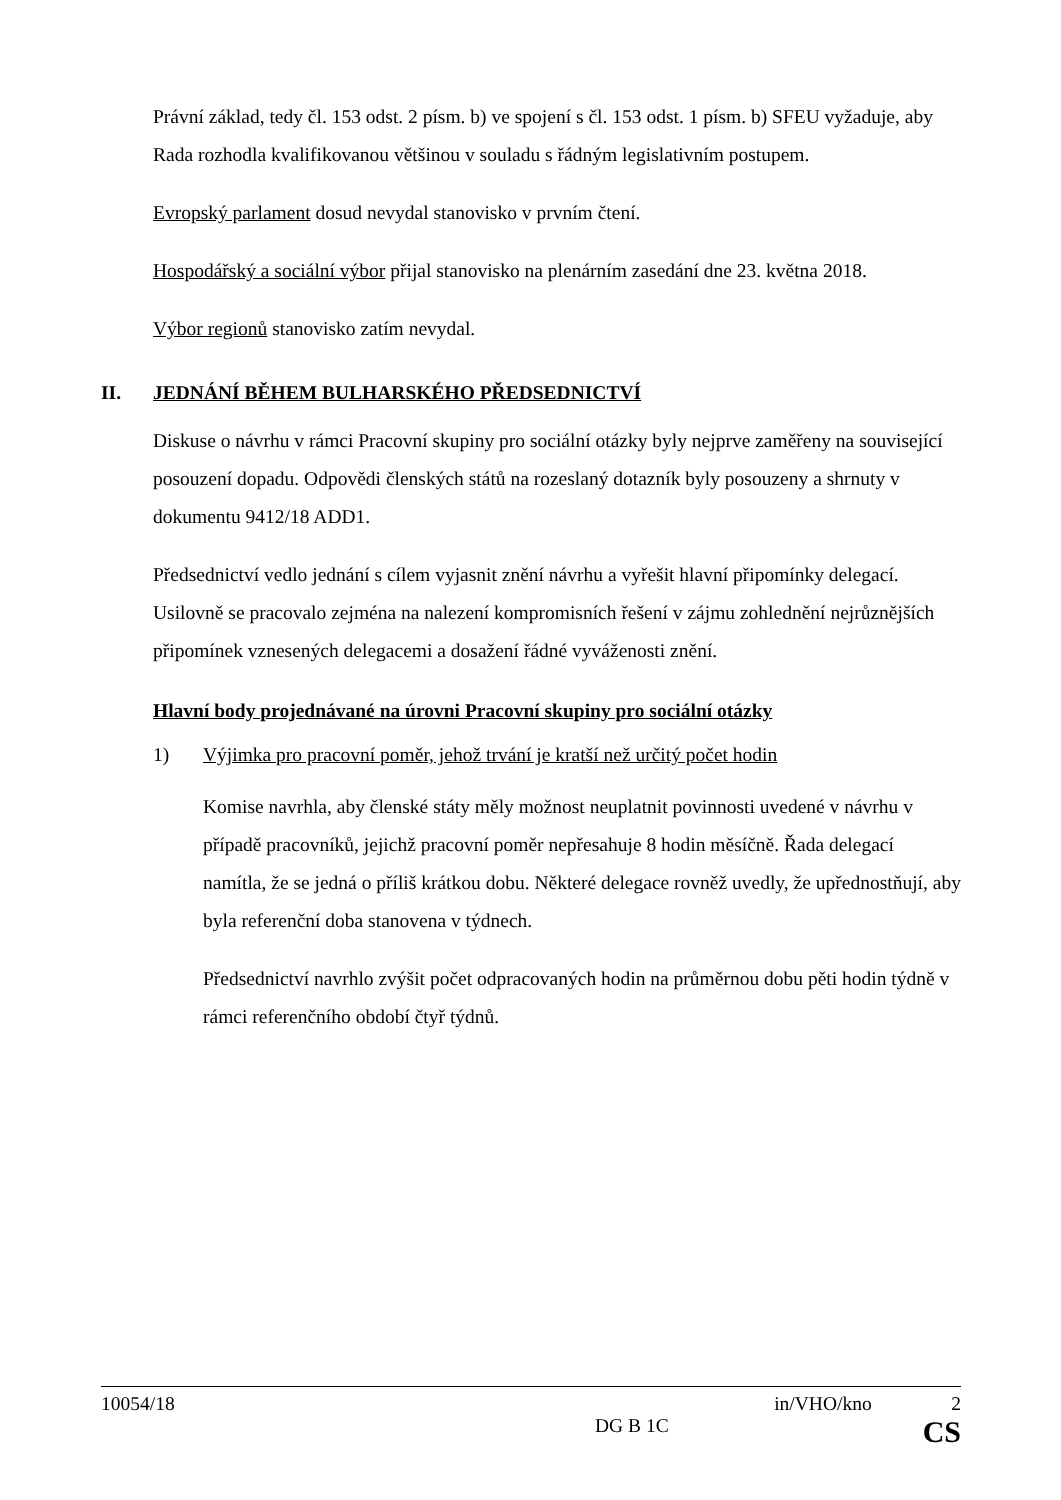Právní základ, tedy čl. 153 odst. 2 písm. b) ve spojení s čl. 153 odst. 1 písm. b) SFEU vyžaduje, aby Rada rozhodla kvalifikovanou většinou v souladu s řádným legislativním postupem.
Evropský parlament dosud nevydal stanovisko v prvním čtení.
Hospodářský a sociální výbor přijal stanovisko na plenárním zasedání dne 23. května 2018.
Výbor regionů stanovisko zatím nevydal.
II. JEDNÁNÍ BĚHEM BULHARSKÉHO PŘEDSEDNICTVÍ
Diskuse o návrhu v rámci Pracovní skupiny pro sociální otázky byly nejprve zaměřeny na související posouzení dopadu. Odpovědi členských států na rozeslaný dotazník byly posouzeny a shrnuty v dokumentu 9412/18 ADD1.
Předsednictví vedlo jednání s cílem vyjasnit znění návrhu a vyřešit hlavní připomínky delegací. Usilovně se pracovalo zejména na nalezení kompromisních řešení v zájmu zohlednění nejrůznějších připomínek vznesených delegacemi a dosažení řádné vyváženosti znění.
Hlavní body projednávané na úrovni Pracovní skupiny pro sociální otázky
1) Výjimka pro pracovní poměr, jehož trvání je kratší než určitý počet hodin
Komise navrhla, aby členské státy měly možnost neuplatnit povinnosti uvedené v návrhu v případě pracovníků, jejichž pracovní poměr nepřesahuje 8 hodin měsíčně. Řada delegací namítla, že se jedná o příliš krátkou dobu. Některé delegace rovněž uvedly, že upřednostňují, aby byla referenční doba stanovena v týdnech.
Předsednictví navrhlo zvýšit počet odpracovaných hodin na průměrnou dobu pěti hodin týdně v rámci referenčního období čtyř týdnů.
10054/18 in/VHO/kno 2
DG B 1C CS